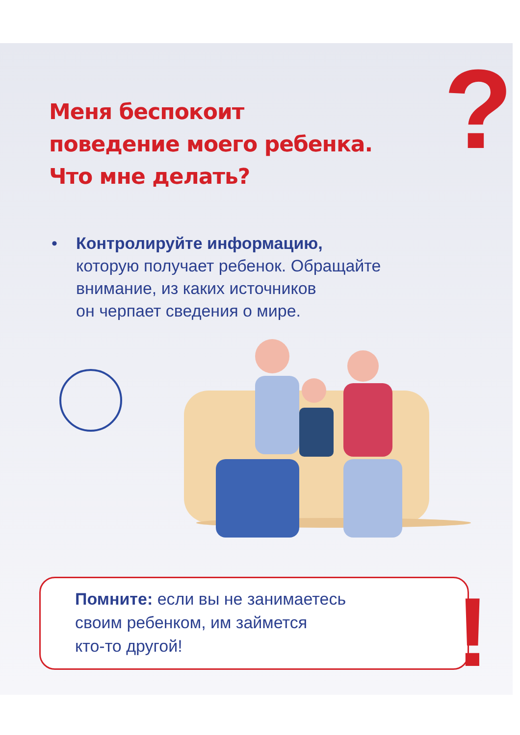?
Меня беспокоит
поведение моего ребенка.
Что мне делать?
• Контролируйте информацию,
которую получает ребенок. Обращайте внимание, из каких источников
он черпает сведения о мире.
Помните: если вы не занимаетесь
своим ребенком, им займется
кто-то другой!
!